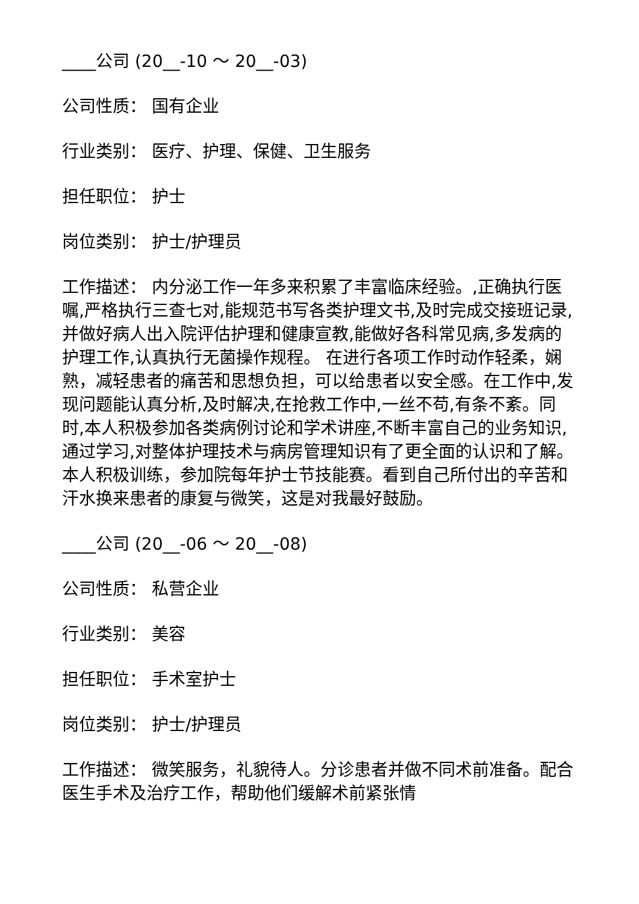____公司 (20__-10 ～ 20__-03)
公司性质： 国有企业
行业类别： 医疗、护理、保健、卫生服务
担任职位： 护士
岗位类别： 护士/护理员
工作描述： 内分泌工作一年多来积累了丰富临床经验。,正确执行医嘱,严格执行三查七对,能规范书写各类护理文书,及时完成交接班记录,并做好病人出入院评估护理和健康宣教,能做好各科常见病,多发病的护理工作,认真执行无菌操作规程。 在进行各项工作时动作轻柔，娴熟，减轻患者的痛苦和思想负担，可以给患者以安全感。在工作中,发现问题能认真分析,及时解决,在抢救工作中,一丝不苟,有条不紊。同时,本人积极参加各类病例讨论和学术讲座,不断丰富自己的业务知识,通过学习,对整体护理技术与病房管理知识有了更全面的认识和了解。本人积极训练，参加院每年护士节技能赛。看到自己所付出的辛苦和汗水换来患者的康复与微笑，这是对我最好鼓励。
____公司 (20__-06 ～ 20__-08)
公司性质： 私营企业
行业类别： 美容
担任职位： 手术室护士
岗位类别： 护士/护理员
工作描述： 微笑服务，礼貌待人。分诊患者并做不同术前准备。配合医生手术及治疗工作，帮助他们缓解术前紧张情